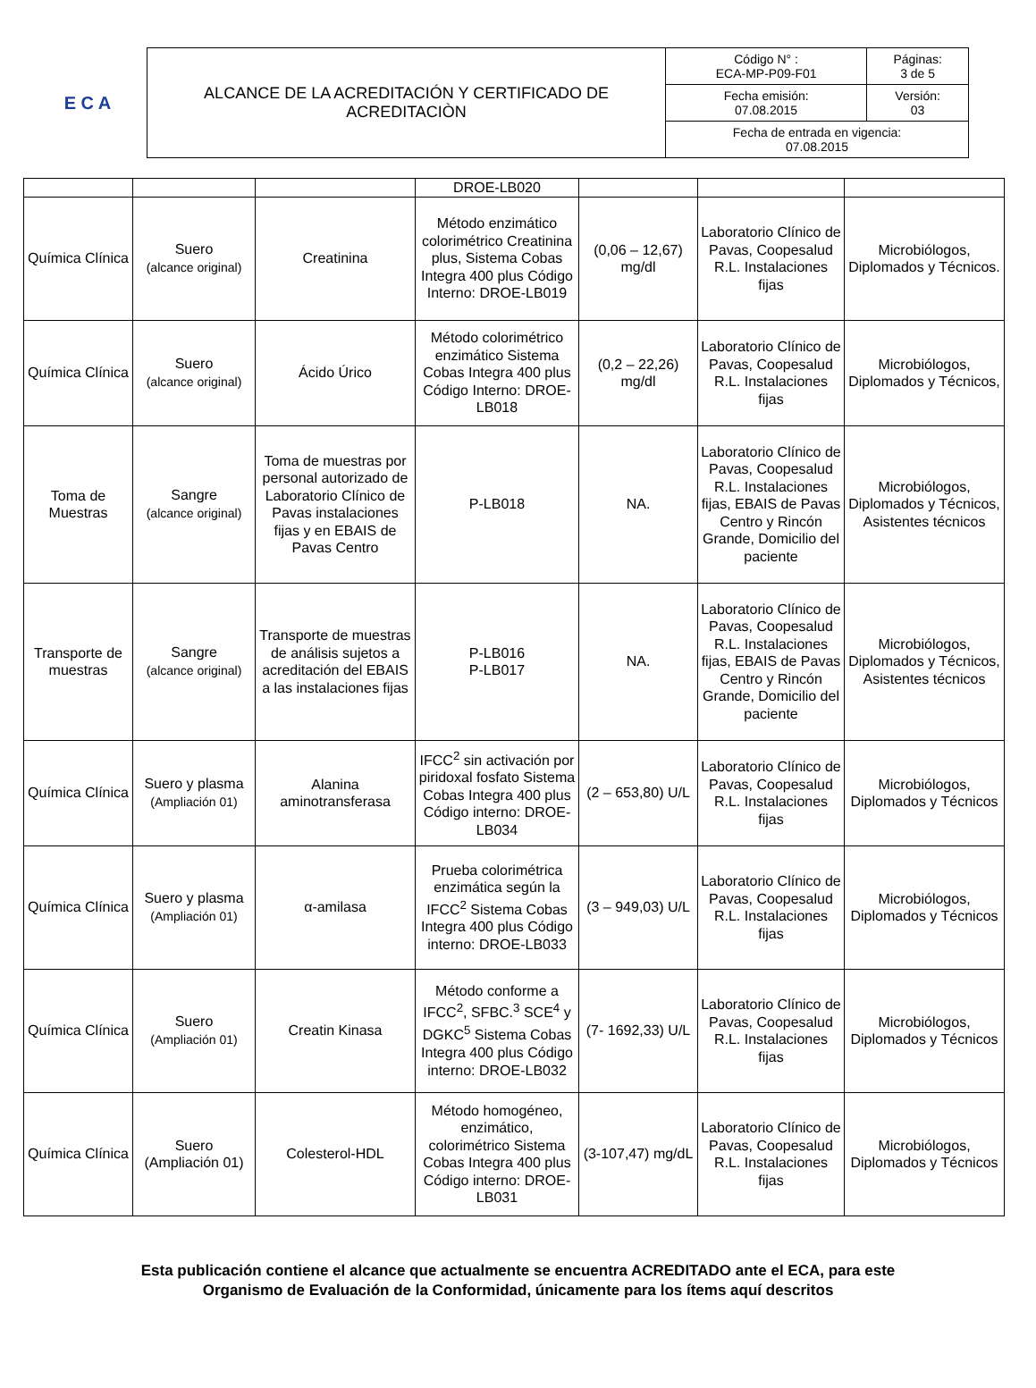E C A
| ALCANCE DE LA ACREDITACIÓN Y CERTIFICADO DE ACREDITACIÒN | Código N° : ECA-MP-P09-F01 | Páginas: 3 de 5 |
| | Fecha emisión: 07.08.2015 | Versión: 03 |
| | Fecha de entrada en vigencia: 07.08.2015 | |
| | | | DROE-LB020 | | | |
| Química Clínica | Suero (alcance original) | Creatinina | Método enzimático colorimétrico Creatinina plus, Sistema Cobas Integra 400 plus Código Interno: DROE-LB019 | (0,06 – 12,67) mg/dl | Laboratorio Clínico de Pavas, Coopesalud R.L. Instalaciones fijas | Microbiólogos, Diplomados y Técnicos. |
| Química Clínica | Suero (alcance original) | Ácido Úrico | Método colorimétrico enzimático Sistema Cobas Integra 400 plus Código Interno: DROE-LB018 | (0,2 – 22,26) mg/dl | Laboratorio Clínico de Pavas, Coopesalud R.L. Instalaciones fijas | Microbiólogos, Diplomados y Técnicos, |
| Toma de Muestras | Sangre (alcance original) | Toma de muestras por personal autorizado de Laboratorio Clínico de Pavas instalaciones fijas y en EBAIS de Pavas Centro | P-LB018 | NA. | Laboratorio Clínico de Pavas, Coopesalud R.L. Instalaciones fijas, EBAIS de Pavas Centro y Rincón Grande, Domicilio del paciente | Microbiólogos, Diplomados y Técnicos, Asistentes técnicos |
| Transporte de muestras | Sangre (alcance original) | Transporte de muestras de análisis sujetos a acreditación del EBAIS a las instalaciones fijas | P-LB016 P-LB017 | NA. | Laboratorio Clínico de Pavas, Coopesalud R.L. Instalaciones fijas, EBAIS de Pavas Centro y Rincón Grande, Domicilio del paciente | Microbiólogos, Diplomados y Técnicos, Asistentes técnicos |
| Química Clínica | Suero y plasma (Ampliación 01) | Alanina aminotransferasa | IFCC<sup>2</sup> sin activación por piridoxal fosfato Sistema Cobas Integra 400 plus Código interno: DROE-LB034 | (2 – 653,80) U/L | Laboratorio Clínico de Pavas, Coopesalud R.L. Instalaciones fijas | Microbiólogos, Diplomados y Técnicos |
| Química Clínica | Suero y plasma (Ampliación 01) | α-amilasa | Prueba colorimétrica enzimática según la IFCC<sup>2</sup> Sistema Cobas Integra 400 plus Código interno: DROE-LB033 | (3 – 949,03) U/L | Laboratorio Clínico de Pavas, Coopesalud R.L. Instalaciones fijas | Microbiólogos, Diplomados y Técnicos |
| Química Clínica | Suero (Ampliación 01) | Creatin Kinasa | Método conforme a IFCC<sup>2</sup>, SFBC.<sup>3</sup> SCE<sup>4</sup> y DGKC<sup>5</sup> Sistema Cobas Integra 400 plus Código interno: DROE-LB032 | (7- 1692,33) U/L | Laboratorio Clínico de Pavas, Coopesalud R.L. Instalaciones fijas | Microbiólogos, Diplomados y Técnicos |
| Química Clínica | Suero (Ampliación 01) | Colesterol-HDL | Método homogéneo, enzimático, colorimétrico Sistema Cobas Integra 400 plus Código interno: DROE-LB031 | (3-107,47) mg/dL | Laboratorio Clínico de Pavas, Coopesalud R.L. Instalaciones fijas | Microbiólogos, Diplomados y Técnicos |
Esta publicación contiene el alcance que actualmente se encuentra ACREDITADO ante el ECA, para este
Organismo de Evaluación de la Conformidad, únicamente para los ítems aquí descritos